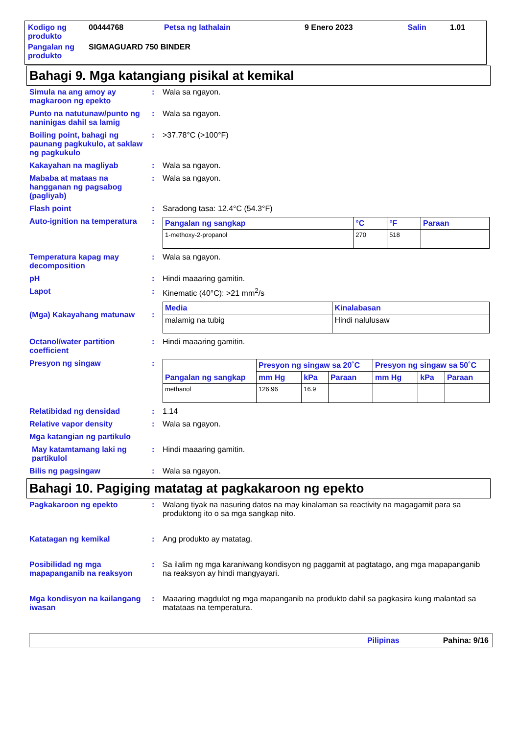| Kodigo ng produkto | 00444768 | Petsa ng lathalain | 9 Enero 2023 | Salin | 1.01 |
| Pangalan ng produkto | SIGMAGUARD 750 BINDER | | | | |
Bahagi 9. Mga katangiang pisikal at kemikal
Simula na ang amoy ay magkaroon ng epekto
: Wala sa ngayon.
Punto na natutunaw/punto ng naninigas dahil sa lamig
: Wala sa ngayon.
Boiling point, bahagi ng paunang pagkukulo, at saklaw ng pagkukulo
: >37.78°C (>100°F)
Kakayahan na magliyab : Wala sa ngayon.
Mababa at mataas na hangganan ng pagsabog (pagliyab)
: Wala sa ngayon.
Flash point : Saradong tasa: 12.4°C (54.3°F)
Auto-ignition na temperatura
:
| Pangalan ng sangkap | °C | °F | Paraan |
| --- | --- | --- | --- |
| 1-methoxy-2-propanol | 270 | 518 | |
Temperatura kapag may decomposition
: Wala sa ngayon.
pH : Hindi maaaring gamitin.
Lapot : Kinematic (40°C): >21 mm<sup>2</sup>/s
(Mga) Kakayahang matunaw :
| Media | Kinalabasan |
| --- | --- |
| malamig na tubig | Hindi nalulusaw |
Octanol/water partition coefficient
: Hindi maaaring gamitin.
Presyon ng singaw :
| Pangalan ng sangkap | Presyon ng singaw sa 20˚C | | | Presyon ng singaw sa 50˚C | | |
| --- | --- | --- | --- | --- | --- | --- |
| | mm Hg | kPa | Paraan | mm Hg | kPa | Paraan |
| methanol | 126.96 | 16.9 | | | | |
Relatibidad ng densidad : 1.14
Relative vapor density : Wala sa ngayon.
Mga katangian ng partikulo
May katamtamang laki ng partikulol
: Hindi maaaring gamitin.
Bilis ng pagsingaw : Wala sa ngayon.
Bahagi 10. Pagiging matatag at pagkakaroon ng epekto
Pagkakaroon ng epekto : Walang tiyak na nasuring datos na may kinalaman sa reactivity na magagamit para sa produktong ito o sa mga sangkap nito.
Katatagan ng kemikal : Ang produkto ay matatag.
Posibilidad ng mga mapapanganib na reaksyon
: Sa ilalim ng mga karaniwang kondisyon ng paggamit at pagtatago, ang mga mapapanganib na reaksyon ay hindi mangyayari.
Mga kondisyon na kailangang iwasan
: Maaaring magdulot ng mga mapanganib na produkto dahil sa pagkasira kung malantad sa matataas na temperatura.
Pilipinas Pahina: 9/16